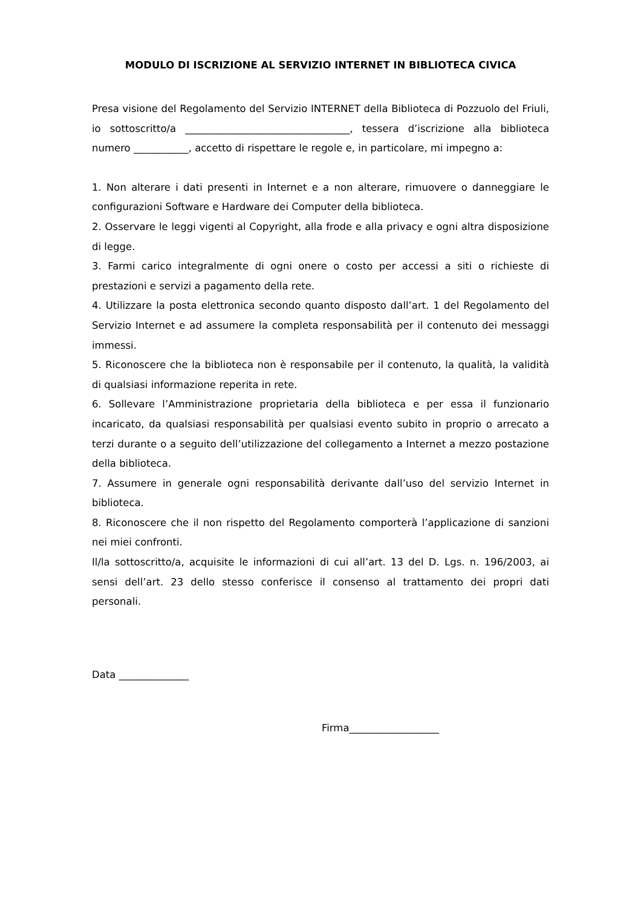MODULO DI ISCRIZIONE AL SERVIZIO INTERNET IN BIBLIOTECA CIVICA
Presa visione del Regolamento del Servizio INTERNET della Biblioteca di Pozzuolo del Friuli, io sottoscritto/a _________________________________, tessera d’iscrizione alla biblioteca numero ___________, accetto di rispettare le regole e, in particolare, mi impegno a:
1. Non alterare i dati presenti in Internet e a non alterare, rimuovere o danneggiare le configurazioni Software e Hardware dei Computer della biblioteca.
2. Osservare le leggi vigenti al Copyright, alla frode e alla privacy e ogni altra disposizione di legge.
3. Farmi carico integralmente di ogni onere o costo per accessi a siti o richieste di prestazioni e servizi a pagamento della rete.
4. Utilizzare la posta elettronica secondo quanto disposto dall’art. 1 del Regolamento del Servizio Internet e ad assumere la completa responsabilità per il contenuto dei messaggi immessi.
5. Riconoscere che la biblioteca non è responsabile per il contenuto, la qualità, la validità di qualsiasi informazione reperita in rete.
6. Sollevare l’Amministrazione proprietaria della biblioteca e per essa il funzionario incaricato, da qualsiasi responsabilità per qualsiasi evento subito in proprio o arrecato a terzi durante o a seguito dell’utilizzazione del collegamento a Internet a mezzo postazione della biblioteca.
7. Assumere in generale ogni responsabilità derivante dall’uso del servizio Internet in biblioteca.
8. Riconoscere che il non rispetto del Regolamento comporterà l’applicazione di sanzioni nei miei confronti.
Il/la sottoscritto/a, acquisite le informazioni di cui all’art. 13 del D. Lgs. n. 196/2003, ai sensi dell’art. 23 dello stesso conferisce il consenso al trattamento dei propri dati personali.
Data ______________
Firma__________________